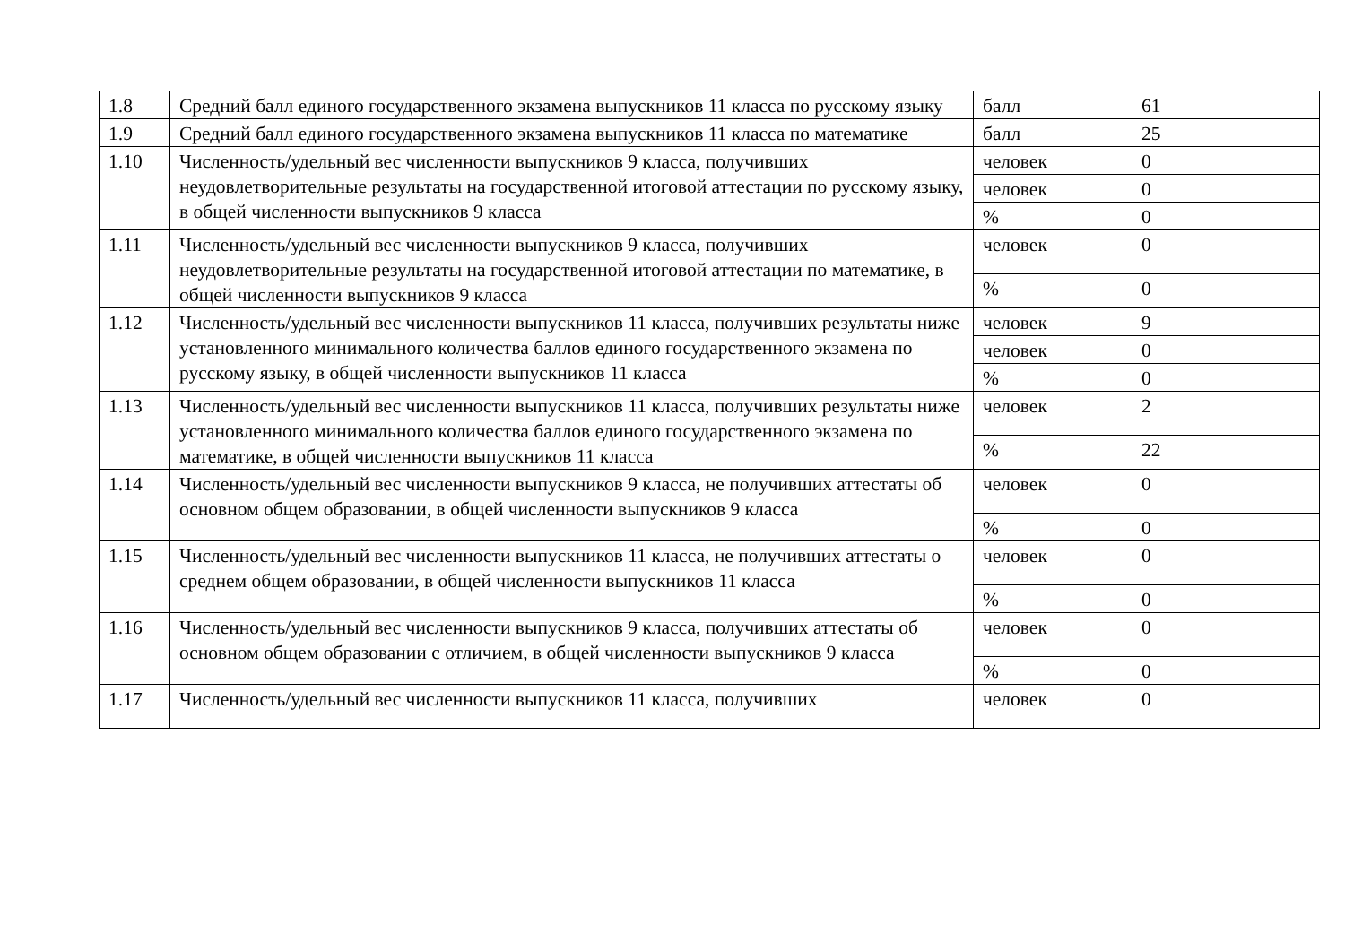| 1.8 | Средний балл единого государственного экзамена выпускников 11 класса по русскому языку | балл | 61 |
| 1.9 | Средний балл единого государственного экзамена выпускников 11 класса по математике | балл | 25 |
| 1.10 | Численность/удельный вес численности выпускников 9 класса, получивших неудовлетворительные результаты на государственной итоговой аттестации по русскому языку, в общей численности выпускников 9 класса | человек | 0 |
| | | человек | 0 |
| | | % | 0 |
| 1.11 | Численность/удельный вес численности выпускников 9 класса, получивших неудовлетворительные результаты на государственной итоговой аттестации по математике, в общей численности выпускников 9 класса | человек | 0 |
| | | % | 0 |
| 1.12 | Численность/удельный вес численности выпускников 11 класса, получивших результаты ниже установленного минимального количества баллов единого государственного экзамена по русскому языку, в общей численности выпускников 11 класса | человек | 9 |
| | | человек | 0 |
| | | % | 0 |
| 1.13 | Численность/удельный вес численности выпускников 11 класса, получивших результаты ниже установленного минимального количества баллов единого государственного экзамена по математике, в общей численности выпускников 11 класса | человек | 2 |
| | | % | 22 |
| 1.14 | Численность/удельный вес численности выпускников 9 класса, не получивших аттестаты об основном общем образовании, в общей численности выпускников 9 класса | человек | 0 |
| | | % | 0 |
| 1.15 | Численность/удельный вес численности выпускников 11 класса, не получивших аттестаты о среднем общем образовании, в общей численности выпускников 11 класса | человек | 0 |
| | | % | 0 |
| 1.16 | Численность/удельный вес численности выпускников 9 класса, получивших аттестаты об основном общем образовании с отличием, в общей численности выпускников 9 класса | человек | 0 |
| | | % | 0 |
| 1.17 | Численность/удельный вес численности выпускников 11 класса, получивших | человек | 0 |